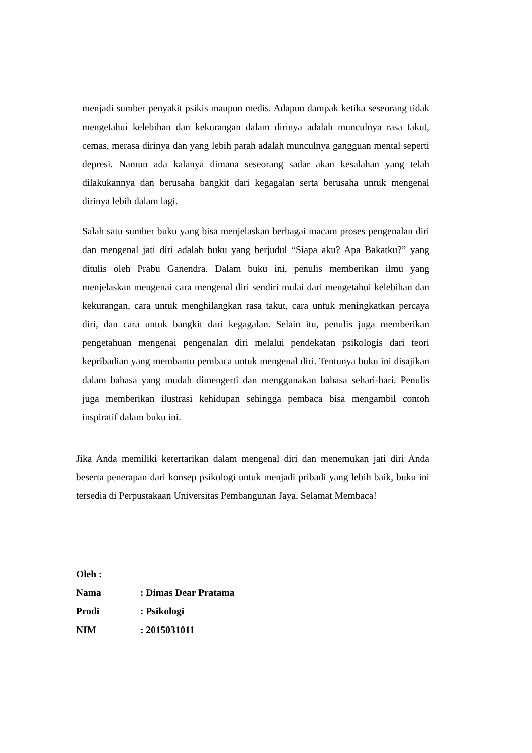menjadi sumber penyakit psikis maupun medis. Adapun dampak ketika seseorang tidak mengetahui kelebihan dan kekurangan dalam dirinya adalah munculnya rasa takut, cemas, merasa dirinya dan yang lebih parah adalah munculnya gangguan mental seperti depresi. Namun ada kalanya dimana seseorang sadar akan kesalahan yang telah dilakukannya dan berusaha bangkit dari kegagalan serta berusaha untuk mengenal dirinya lebih dalam lagi.
Salah satu sumber buku yang bisa menjelaskan berbagai macam proses pengenalan diri dan mengenal jati diri adalah buku yang berjudul “Siapa aku? Apa Bakatku?” yang ditulis oleh Prabu Ganendra. Dalam buku ini, penulis memberikan ilmu yang menjelaskan mengenai cara mengenal diri sendiri mulai dari mengetahui kelebihan dan kekurangan, cara untuk menghilangkan rasa takut, cara untuk meningkatkan percaya diri, dan cara untuk bangkit dari kegagalan. Selain itu, penulis juga memberikan pengetahuan mengenai pengenalan diri melalui pendekatan psikologis dari teori kepribadian yang membantu pembaca untuk mengenal diri. Tentunya buku ini disajikan dalam bahasa yang mudah dimengerti dan menggunakan bahasa sehari-hari. Penulis juga memberikan ilustrasi kehidupan sehingga pembaca bisa mengambil contoh inspiratif dalam buku ini.
Jika Anda memiliki ketertarikan dalam mengenal diri dan menemukan jati diri Anda beserta penerapan dari konsep psikologi untuk menjadi pribadi yang lebih baik, buku ini tersedia di Perpustakaan Universitas Pembangunan Jaya. Selamat Membaca!
| Oleh : | |
| Nama | : Dimas Dear Pratama |
| Prodi | : Psikologi |
| NIM | : 2015031011 |